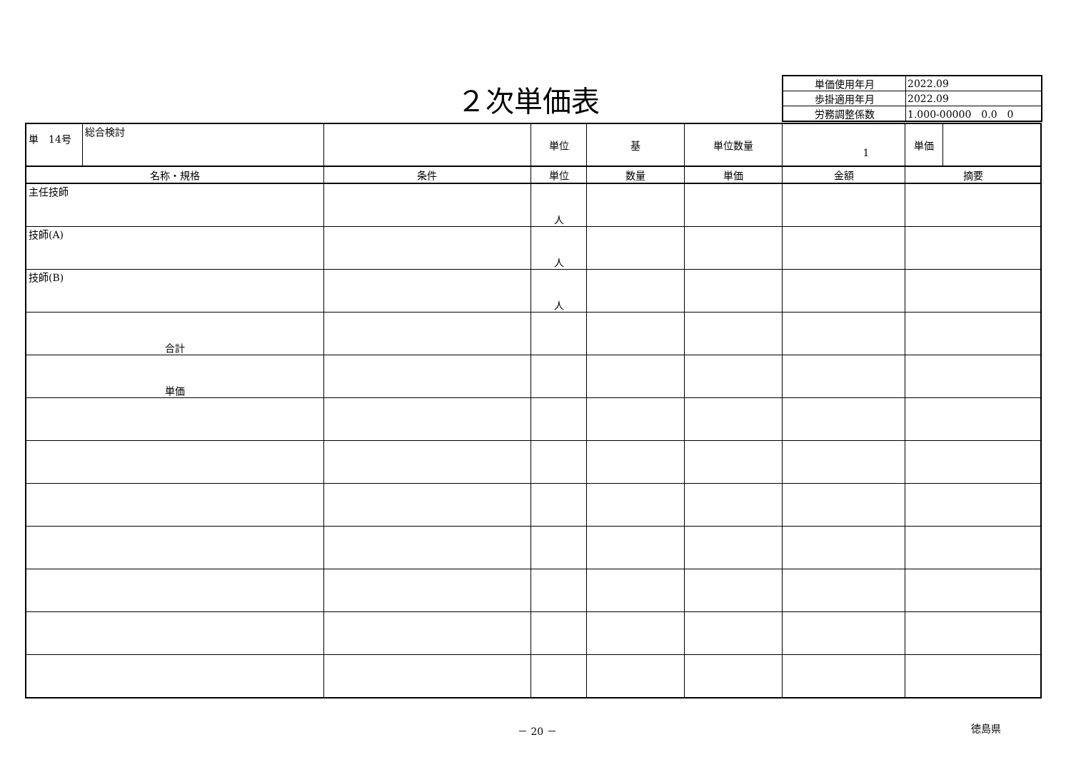２次単価表
| 単価使用年月 | 2022.09 |
| 歩掛適用年月 | 2022.09 |
| 労務調整係数 | 1.000-00000 0.0 0 |
| 単 14号 | 総合検討 | | 単位 | 基 | 単位数量 | 1 | 単価 | |
| 名称・規格 | | 条件 | 単位 | 数量 | 単価 | 金額 | 摘要 | |
| 主任技師 | | | 人 | | | | | |
| 技師(A) | | | 人 | | | | | |
| 技師(B) | | | 人 | | | | | |
| 合計 | | | | | | | | |
| 単価 | | | | | | | | |
－ 20 － 徳島県